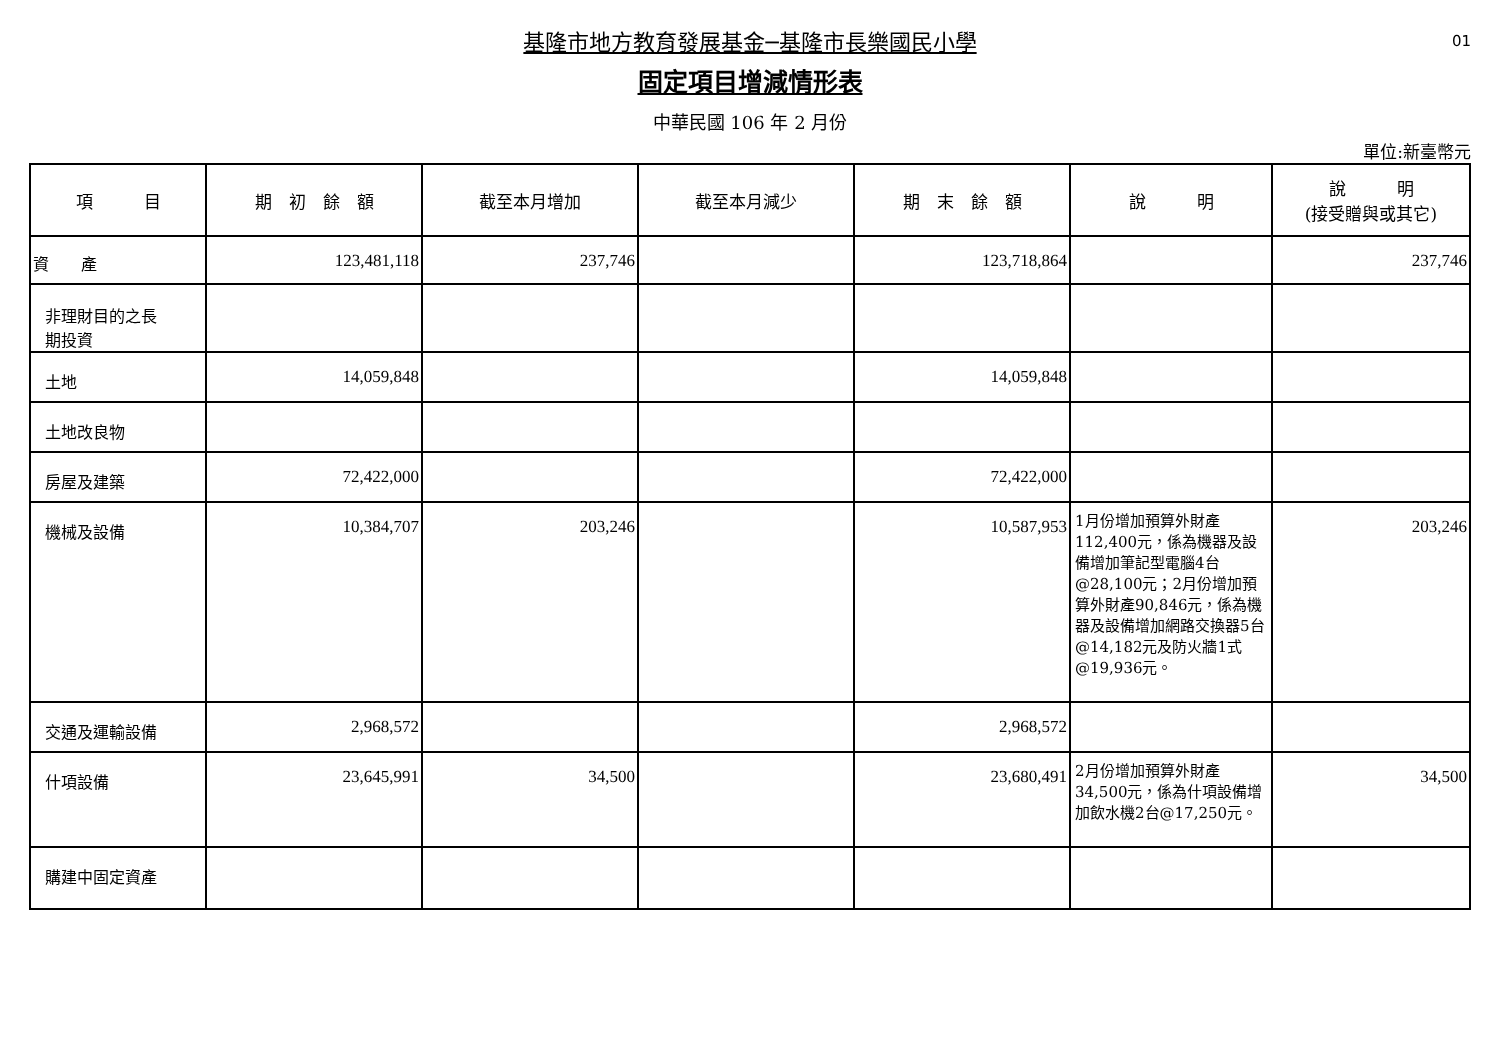01
基隆市地方教育發展基金─基隆市長樂國民小學
固定項目增減情形表
中華民國 106 年 2 月份
單位:新臺幣元
| 項 目 | 期 初 餘 額 | 截至本月增加 | 截至本月減少 | 期 末 餘 額 | 說 明 | 說 明 (接受贈與或其它) |
| --- | --- | --- | --- | --- | --- | --- |
| 資 產 | 123,481,118 | 237,746 | | 123,718,864 | | 237,746 |
| 非理財目的之長 期投資 | | | | | | |
| 土地 | 14,059,848 | | | 14,059,848 | | |
| 土地改良物 | | | | | | |
| 房屋及建築 | 72,422,000 | | | 72,422,000 | | |
| 機械及設備 | 10,384,707 | 203,246 | | 10,587,953 | 1月份增加預算外財產112,400元，係為機器及設備增加筆記型電腦4台@28,100元；2月份增加預算外財產90,846元，係為機器及設備增加網路交換器5台@14,182元及防火牆1式@19,936元。 | 203,246 |
| 交通及運輸設備 | 2,968,572 | | | 2,968,572 | | |
| 什項設備 | 23,645,991 | 34,500 | | 23,680,491 | 2月份增加預算外財產34,500元，係為什項設備增加飲水機2台@17,250元。 | 34,500 |
| 購建中固定資產 | | | | | | |